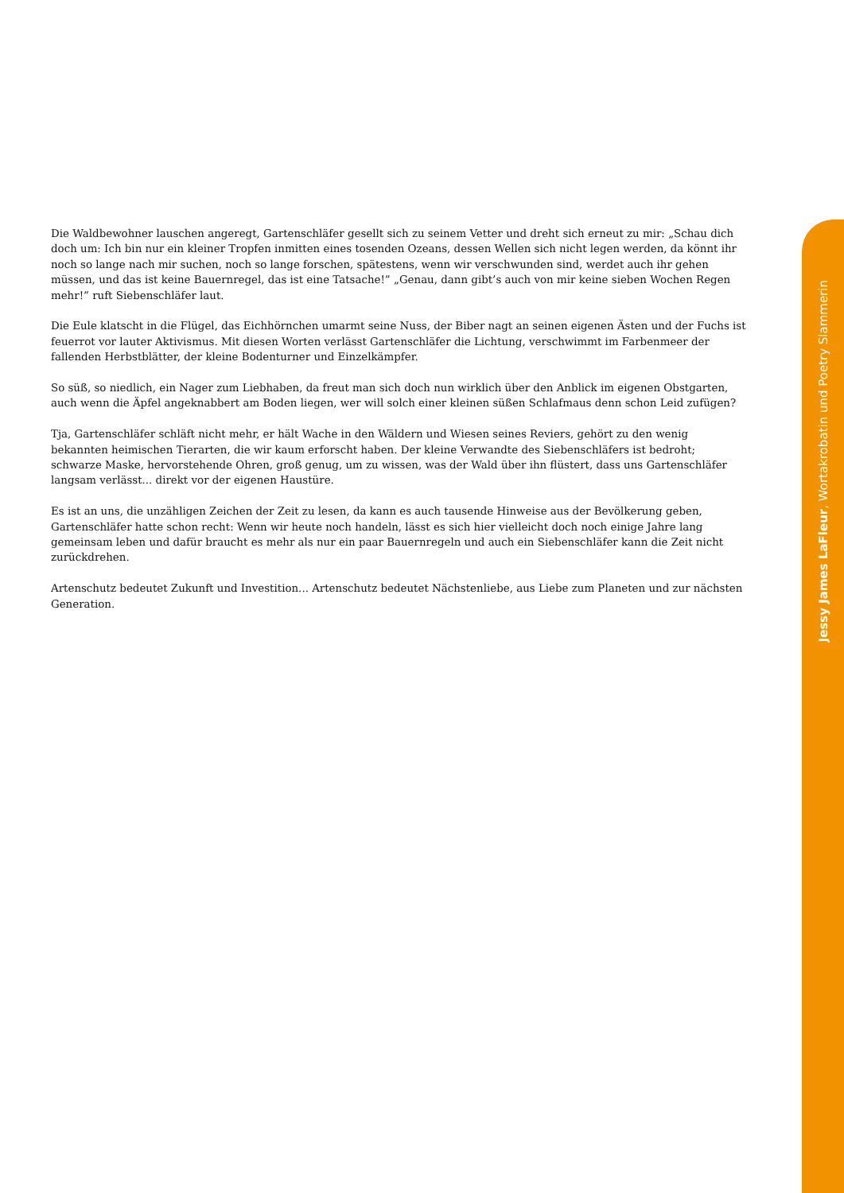Jessy James LaFleur, Wortakrobatin und Poetry Slammerin
Die Waldbewohner lauschen angeregt, Gartenschläfer gesellt sich zu seinem Vetter und dreht sich erneut zu mir: „Schau dich doch um: Ich bin nur ein kleiner Tropfen inmitten eines tosenden Ozeans, dessen Wellen sich nicht legen werden, da könnt ihr noch so lange nach mir suchen, noch so lange forschen, spätestens, wenn wir verschwunden sind, werdet auch ihr gehen müssen, und das ist keine Bauernregel, das ist eine Tatsache!” „Genau, dann gibt’s auch von mir keine sieben Wochen Regen mehr!” ruft Siebenschläfer laut.
Die Eule klatscht in die Flügel, das Eichhörnchen umarmt seine Nuss, der Biber nagt an seinen eigenen Ästen und der Fuchs ist feuerrot vor lauter Aktivismus. Mit diesen Worten verlässt Gartenschläfer die Lichtung, verschwimmt im Farbenmeer der fallenden Herbstblätter, der kleine Bodenturner und Einzelkämpfer.
So süß, so niedlich, ein Nager zum Liebhaben, da freut man sich doch nun wirklich über den Anblick im eigenen Obstgarten, auch wenn die Äpfel angeknabbert am Boden liegen, wer will solch einer kleinen süßen Schlafmaus denn schon Leid zufügen?
Tja, Gartenschläfer schläft nicht mehr, er hält Wache in den Wäldern und Wiesen seines Reviers, gehört zu den wenig bekannten heimischen Tierarten, die wir kaum erforscht haben. Der kleine Verwandte des Siebenschläfers ist bedroht; schwarze Maske, hervorstehende Ohren, groß genug, um zu wissen, was der Wald über ihn flüstert, dass uns Gartenschläfer langsam verlässt... direkt vor der eigenen Haustüre.
Es ist an uns, die unzähligen Zeichen der Zeit zu lesen, da kann es auch tausende Hinweise aus der Bevölkerung geben, Gartenschläfer hatte schon recht: Wenn wir heute noch handeln, lässt es sich hier vielleicht doch noch einige Jahre lang gemeinsam leben und dafür braucht es mehr als nur ein paar Bauernregeln und auch ein Siebenschläfer kann die Zeit nicht zurückdrehen.
Artenschutz bedeutet Zukunft und Investition... Artenschutz bedeutet Nächstenliebe, aus Liebe zum Planeten und zur nächsten Generation.